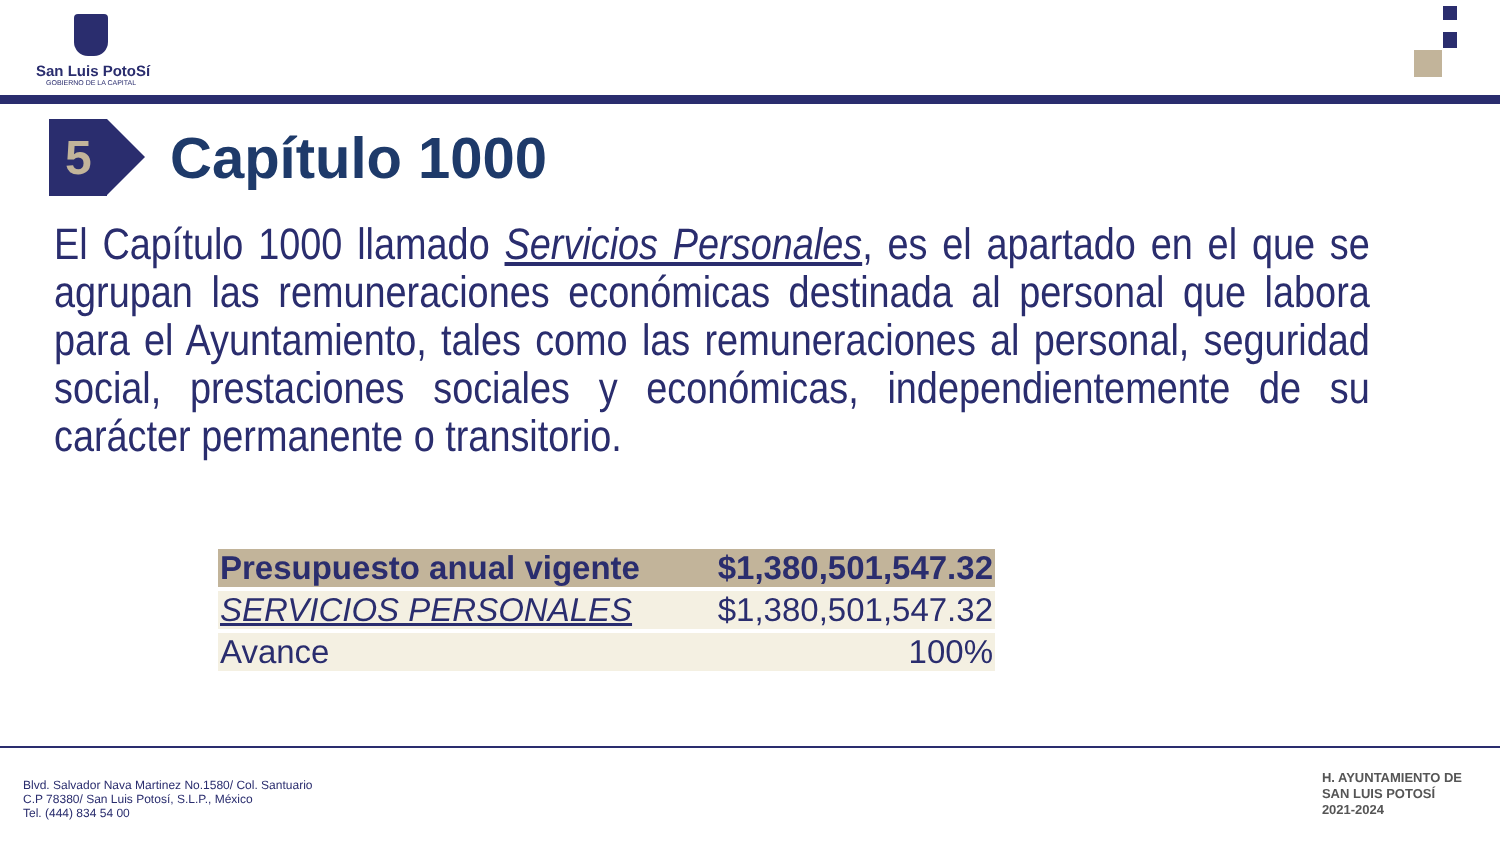San Luis PotoSí
GOBIERNO DE LA CAPITAL
5
Capítulo 1000
El Capítulo 1000 llamado Servicios Personales, es el apartado en el que se agrupan las remuneraciones económicas destinada al personal que labora para el Ayuntamiento, tales como las remuneraciones al personal, seguridad social, prestaciones sociales y económicas, independientemente de su carácter permanente o transitorio.
| Presupuesto anual vigente | $1,380,501,547.32 |
| SERVICIOS PERSONALES | $1,380,501,547.32 |
| Avance | 100% |
Blvd. Salvador Nava Martinez No.1580/ Col. Santuario
C.P 78380/ San Luis Potosí, S.L.P., México
Tel. (444) 834 54 00
H. AYUNTAMIENTO DE
SAN LUIS POTOSÍ
2021-2024